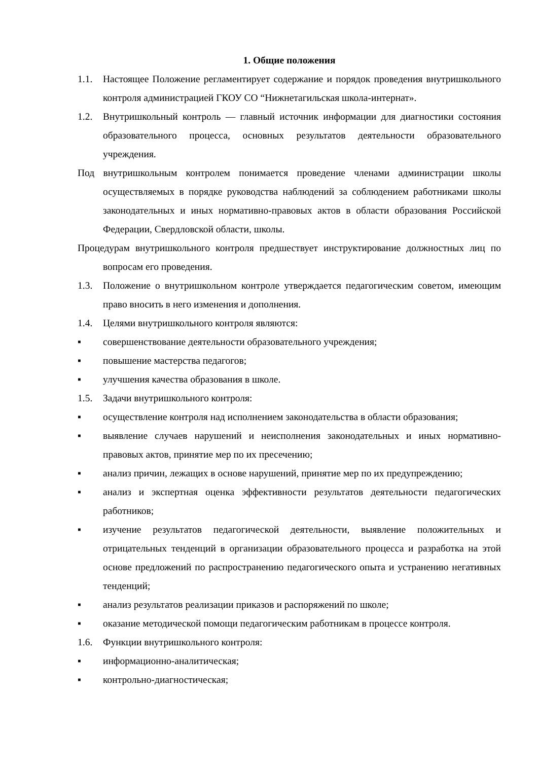1. Общие положения
1.1. Настоящее Положение регламентирует содержание и порядок проведения внутришкольного контроля администрацией ГКОУ СО “Нижнетагильская школа-интернат».
1.2. Внутришкольный контроль — главный источник информации для диагностики состояния образовательного процесса, основных результатов деятельности образовательного учреждения.
Под внутришкольным контролем понимается проведение членами администрации школы осуществляемых в порядке руководства наблюдений за соблюдением работниками школы законодательных и иных нормативно-правовых актов в области образования Российской Федерации, Свердловской области, школы.
Процедурам внутришкольного контроля предшествует инструктирование должностных лиц по вопросам его проведения.
1.3. Положение о внутришкольном контроле утверждается педагогическим советом, имеющим право вносить в него изменения и дополнения.
1.4. Целями внутришкольного контроля являются:
▪ совершенствование деятельности образовательного учреждения;
▪ повышение мастерства педагогов;
▪ улучшения качества образования в школе.
1.5. Задачи внутришкольного контроля:
▪ осуществление контроля над исполнением законодательства в области образования;
▪ выявление случаев нарушений и неисполнения законодательных и иных нормативно-правовых актов, принятие мер по их пресечению;
▪ анализ причин, лежащих в основе нарушений, принятие мер по их предупреждению;
▪ анализ и экспертная оценка эффективности результатов деятельности педагогических работников;
▪ изучение результатов педагогической деятельности, выявление положительных и отрицательных тенденций в организации образовательного процесса и разработка на этой основе предложений по распространению педагогического опыта и устранению негативных тенденций;
▪ анализ результатов реализации приказов и распоряжений по школе;
▪ оказание методической помощи педагогическим работникам в процессе контроля.
1.6. Функции внутришкольного контроля:
▪ информационно-аналитическая;
▪ контрольно-диагностическая;